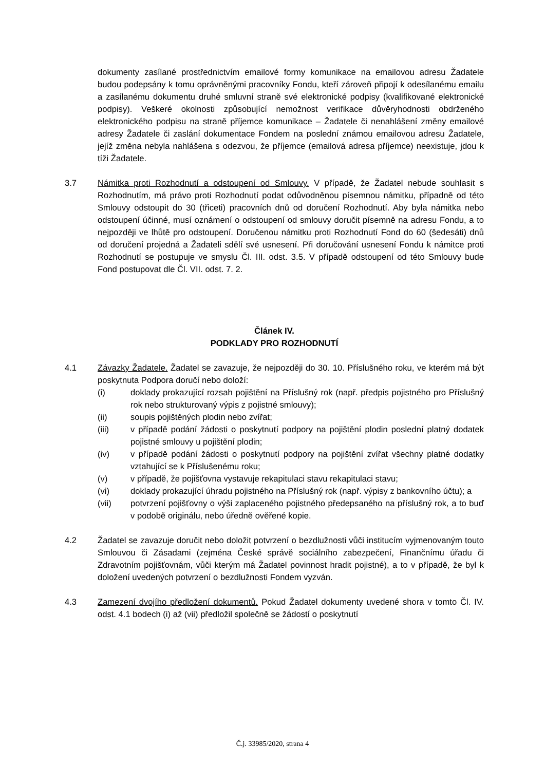dokumenty zasílané prostřednictvím emailové formy komunikace na emailovou adresu Žadatele budou podepsány k tomu oprávněnými pracovníky Fondu, kteří zároveň připojí k odesílanému emailu a zasílanému dokumentu druhé smluvní straně své elektronické podpisy (kvalifikované elektronické podpisy). Veškeré okolnosti způsobující nemožnost verifikace důvěryhodnosti obdrženého elektronického podpisu na straně příjemce komunikace – Žadatele či nenahlášení změny emailové adresy Žadatele či zaslání dokumentace Fondem na poslední známou emailovou adresu Žadatele, jejíž změna nebyla nahlášena s odezvou, že příjemce (emailová adresa příjemce) neexistuje, jdou k tíži Žadatele.
3.7 Námitka proti Rozhodnutí a odstoupení od Smlouvy. V případě, že Žadatel nebude souhlasit s Rozhodnutím, má právo proti Rozhodnutí podat odůvodněnou písemnou námitku, případně od této Smlouvy odstoupit do 30 (třiceti) pracovních dnů od doručení Rozhodnutí. Aby byla námitka nebo odstoupení účinné, musí oznámení o odstoupení od smlouvy doručit písemně na adresu Fondu, a to nejpozději ve lhůtě pro odstoupení. Doručenou námitku proti Rozhodnutí Fond do 60 (šedesáti) dnů od doručení projedná a Žadateli sdělí své usnesení. Při doručování usnesení Fondu k námitce proti Rozhodnutí se postupuje ve smyslu Čl. III. odst. 3.5. V případě odstoupení od této Smlouvy bude Fond postupovat dle Čl. VII. odst. 7. 2.
Článek IV.
PODKLADY PRO ROZHODNUTÍ
4.1 Závazky Žadatele. Žadatel se zavazuje, že nejpozději do 30. 10. Příslušného roku, ve kterém má být poskytnuta Podpora doručí nebo doloží:
(i) doklady prokazující rozsah pojištění na Příslušný rok (např. předpis pojistného pro Příslušný rok nebo strukturovaný výpis z pojistné smlouvy);
(ii) soupis pojištěných plodin nebo zvířat;
(iii) v případě podání žádosti o poskytnutí podpory na pojištění plodin poslední platný dodatek pojistné smlouvy u pojištění plodin;
(iv) v případě podání žádosti o poskytnutí podpory na pojištění zvířat všechny platné dodatky vztahující se k Příslušenému roku;
(v) v případě, že pojišťovna vystavuje rekapitulaci stavu rekapitulaci stavu;
(vi) doklady prokazující úhradu pojistného na Příslušný rok (např. výpisy z bankovního účtu); a
(vii) potvrzení pojišťovny o výši zaplaceného pojistného předepsaného na příslušný rok, a to buď v podobě originálu, nebo úředně ověřené kopie.
4.2 Žadatel se zavazuje doručit nebo doložit potvrzení o bezdlužnosti vůči institucím vyjmenovaným touto Smlouvou či Zásadami (zejména České správě sociálního zabezpečení, Finančnímu úřadu či Zdravotním pojišťovnám, vůči kterým má Žadatel povinnost hradit pojistné), a to v případě, že byl k doložení uvedených potvrzení o bezdlužnosti Fondem vyzván.
4.3 Zamezení dvojího předložení dokumentů. Pokud Žadatel dokumenty uvedené shora v tomto Čl. IV. odst. 4.1 bodech (i) až (vii) předložil společně se žádostí o poskytnutí
Č.j. 33985/2020, strana 4